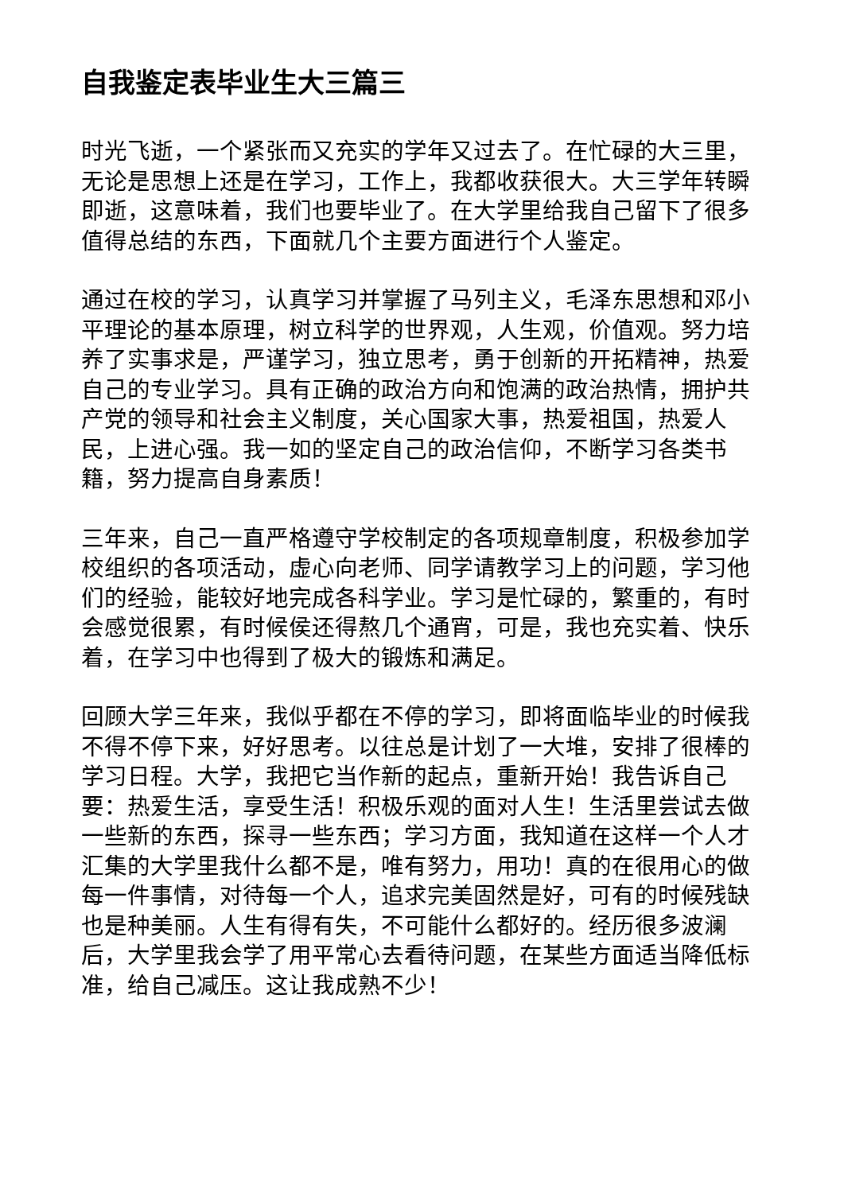自我鉴定表毕业生大三篇三
时光飞逝，一个紧张而又充实的学年又过去了。在忙碌的大三里，无论是思想上还是在学习，工作上，我都收获很大。大三学年转瞬即逝，这意味着，我们也要毕业了。在大学里给我自己留下了很多值得总结的东西，下面就几个主要方面进行个人鉴定。
通过在校的学习，认真学习并掌握了马列主义，毛泽东思想和邓小平理论的基本原理，树立科学的世界观，人生观，价值观。努力培养了实事求是，严谨学习，独立思考，勇于创新的开拓精神，热爱自己的专业学习。具有正确的政治方向和饱满的政治热情，拥护共产党的领导和社会主义制度，关心国家大事，热爱祖国，热爱人民，上进心强。我一如的坚定自己的政治信仰，不断学习各类书籍，努力提高自身素质！
三年来，自己一直严格遵守学校制定的各项规章制度，积极参加学校组织的各项活动，虚心向老师、同学请教学习上的问题，学习他们的经验，能较好地完成各科学业。学习是忙碌的，繁重的，有时会感觉很累，有时候侯还得熬几个通宵，可是，我也充实着、快乐着，在学习中也得到了极大的锻炼和满足。
回顾大学三年来，我似乎都在不停的学习，即将面临毕业的时候我不得不停下来，好好思考。以往总是计划了一大堆，安排了很棒的学习日程。大学，我把它当作新的起点，重新开始！我告诉自己要：热爱生活，享受生活！积极乐观的面对人生！生活里尝试去做一些新的东西，探寻一些东西；学习方面，我知道在这样一个人才汇集的大学里我什么都不是，唯有努力，用功！真的在很用心的做每一件事情，对待每一个人，追求完美固然是好，可有的时候残缺也是种美丽。人生有得有失，不可能什么都好的。经历很多波澜后，大学里我会学了用平常心去看待问题，在某些方面适当降低标准，给自己减压。这让我成熟不少！